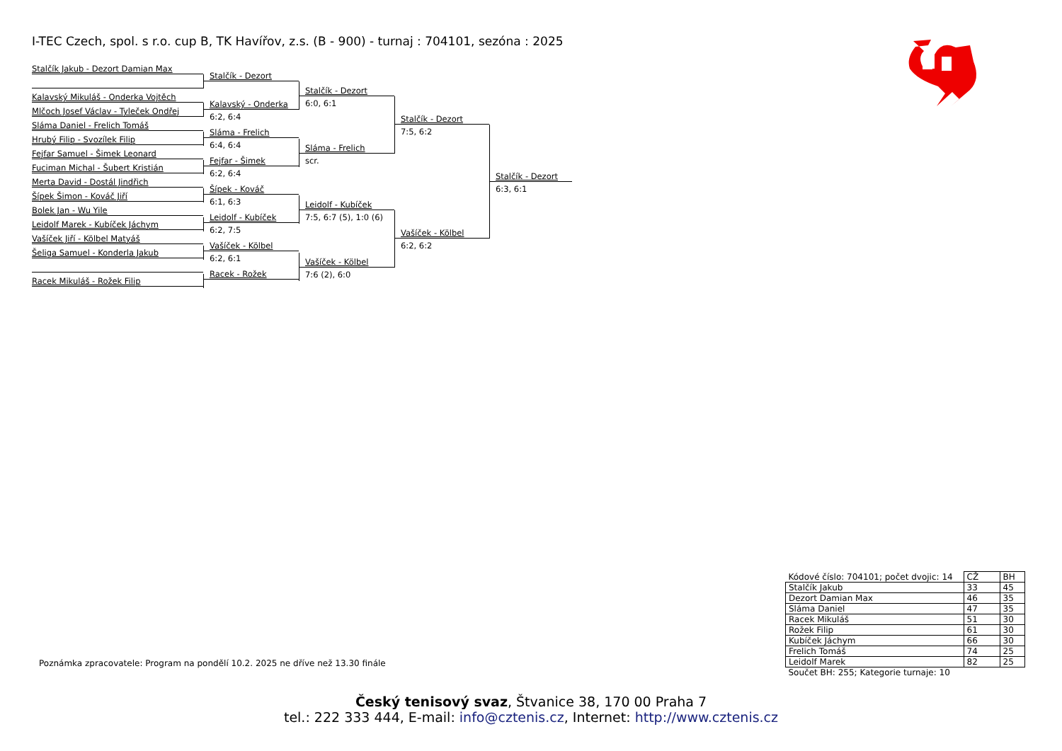I-TEC Czech, spol. s r.o. cup B, TK Havířov, z.s. (B - 900) - turnaj : 704101, sezóna : 2025
Stalčík Jakub - Dezort Damian Max
Kalavský Mikuláš - Onderka Vojtěch
Mlčoch Josef Václav - Tyleček Ondřej
Sláma Daniel - Frelich Tomáš
Hrubý Filip - Svozílek Filip
Fejfar Samuel - Šimek Leonard
Fuciman Michal - Šubert Kristián
Merta David - Dostál Jindřich
Šípek Šimon - Kováč Jiří
Bolek Jan - Wu Yile
Leidolf Marek - Kubíček Jáchym
Vašíček Jiří - Kölbel Matyáš
Šeliga Samuel - Konderla Jakub
Racek Mikuláš - Rožek Filip
Stalčík - Dezort
Kalavský - Onderka
6:2, 6:4
Sláma - Frelich
6:4, 6:4
Fejfar - Šimek
6:2, 6:4
Šípek - Kováč
6:1, 6:3
Leidolf - Kubíček
6:2, 7:5
Vašíček - Kölbel
6:2, 6:1
Racek - Rožek
Stalčík - Dezort
6:0, 6:1
Sláma - Frelich
scr.
Leidolf - Kubíček
7:5, 6:7 (5), 1:0 (6)
Vašíček - Kölbel
7:6 (2), 6:0
Stalčík - Dezort
7:5, 6:2
Vašíček - Kölbel
6:2, 6:2
Stalčík - Dezort
6:3, 6:1
Poznámka zpracovatele: Program na pondělí 10.2. 2025 ne dříve než 13.30 finále
| Kódové číslo: 704101; počet dvojic: 14 | CŽ | BH |
| --- | --- | --- |
| Stalčík Jakub | 33 | 45 |
| Dezort Damian Max | 46 | 35 |
| Sláma Daniel | 47 | 35 |
| Racek Mikuláš | 51 | 30 |
| Rožek Filip | 61 | 30 |
| Kubíček Jáchym | 66 | 30 |
| Frelich Tomáš | 74 | 25 |
| Leidolf Marek | 82 | 25 |
| Součet BH: 255; Kategorie turnaje: 10 | | |
Český tenisový svaz, Štvanice 38, 170 00 Praha 7
tel.: 222 333 444, E-mail: info@cztenis.cz, Internet: http://www.cztenis.cz